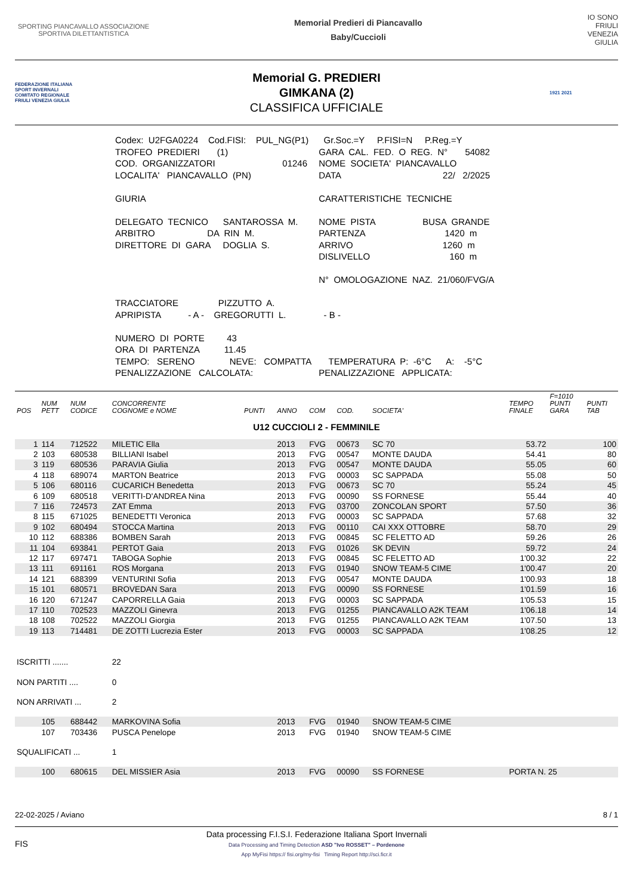SPORTING PIANCAVALLO ASSOCIAZIONE SPORTIVA DILETTANTISTICA
Memorial Predieri di Piancavallo
Baby/Cuccioli
IO SONO
FRIULI
VENEZIA
GIULIA
FEDERAZIONE ITALIANA SPORT INVERNALI
COMITATO REGIONALE FRIULI VENEZIA GIULIA
Memorial G. PREDIERI
GIMKANA (2)
CLASSIFICA UFFICIALE
1921 2021
| Codex: U2FGA0224 Cod.FISI: PUL_NG(P1) | Gr.Soc.=Y P.FISI=N P.Reg.=Y |
| TROFEO PREDIERI (1) | GARA CAL. FED. O REG. N° 54082 |
| COD. ORGANIZZATORI 01246 | NOME SOCIETA' PIANCAVALLO |
| LOCALITA' PIANCAVALLO (PN) | DATA 22/ 2/2025 |
| GIURIA | CARATTERISTICHE TECNICHE |
| DELEGATO TECNICO SANTAROSSA M. ARBITRO DA RIN M. DIRETTORE DI GARA DOGLIA S. | NOME PISTA BUSA GRANDE PARTENZA 1420 m ARRIVO 1260 m DISLIVELLO 160 m N° OMOLOGAZIONE NAZ. 21/060/FVG/A |
| TRACCIATORE PIZZUTTO A. APRIPISTA - A - GREGORUTTI L. | - B - |
| NUMERO DI PORTE 43 ORA DI PARTENZA 11.45 TEMPO: SERENO NEVE: COMPATTA PENALIZZAZIONE CALCOLATA: | TEMPERATURA P: -6°C A: -5°C PENALIZZAZIONE APPLICATA: |
| POS | NUM PETT | NUM CODICE | CONCORRENTE COGNOME e NOME | PUNTI | ANNO | COM | COD. | SOCIETA' | TEMPO FINALE | F=1010 PUNTI GARA | PUNTI TAB |
| --- | --- | --- | --- | --- | --- | --- | --- | --- | --- | --- | --- |
| U12 CUCCIOLI 2 - FEMMINILE | | | | | | | | | | | |
| 1 | 114 | 712522 | MILETIC Ella | | 2013 | FVG | 00673 | SC 70 | 53.72 | | 100 |
| 2 | 103 | 680538 | BILLIANI Isabel | | 2013 | FVG | 00547 | MONTE DAUDA | 54.41 | | 80 |
| 3 | 119 | 680536 | PARAVIA Giulia | | 2013 | FVG | 00547 | MONTE DAUDA | 55.05 | | 60 |
| 4 | 118 | 689074 | MARTON Beatrice | | 2013 | FVG | 00003 | SC SAPPADA | 55.08 | | 50 |
| 5 | 106 | 680116 | CUCARICH Benedetta | | 2013 | FVG | 00673 | SC 70 | 55.24 | | 45 |
| 6 | 109 | 680518 | VERITTI-D'ANDREA Nina | | 2013 | FVG | 00090 | SS FORNESE | 55.44 | | 40 |
| 7 | 116 | 724573 | ZAT Emma | | 2013 | FVG | 03700 | ZONCOLAN SPORT | 57.50 | | 36 |
| 8 | 115 | 671025 | BENEDETTI Veronica | | 2013 | FVG | 00003 | SC SAPPADA | 57.68 | | 32 |
| 9 | 102 | 680494 | STOCCA Martina | | 2013 | FVG | 00110 | CAI XXX OTTOBRE | 58.70 | | 29 |
| 10 | 112 | 688386 | BOMBEN Sarah | | 2013 | FVG | 00845 | SC FELETTO AD | 59.26 | | 26 |
| 11 | 104 | 693841 | PERTOT Gaia | | 2013 | FVG | 01026 | SK DEVIN | 59.72 | | 24 |
| 12 | 117 | 697471 | TABOGA Sophie | | 2013 | FVG | 00845 | SC FELETTO AD | 1'00.32 | | 22 |
| 13 | 111 | 691161 | ROS Morgana | | 2013 | FVG | 01940 | SNOW TEAM-5 CIME | 1'00.47 | | 20 |
| 14 | 121 | 688399 | VENTURINI Sofia | | 2013 | FVG | 00547 | MONTE DAUDA | 1'00.93 | | 18 |
| 15 | 101 | 680571 | BROVEDAN Sara | | 2013 | FVG | 00090 | SS FORNESE | 1'01.59 | | 16 |
| 16 | 120 | 671247 | CAPORRELLA Gaia | | 2013 | FVG | 00003 | SC SAPPADA | 1'05.53 | | 15 |
| 17 | 110 | 702523 | MAZZOLI Ginevra | | 2013 | FVG | 01255 | PIANCAVALLO A2K TEAM | 1'06.18 | | 14 |
| 18 | 108 | 702522 | MAZZOLI Giorgia | | 2013 | FVG | 01255 | PIANCAVALLO A2K TEAM | 1'07.50 | | 13 |
| 19 | 113 | 714481 | DE ZOTTI Lucrezia Ester | | 2013 | FVG | 00003 | SC SAPPADA | 1'08.25 | | 12 |
| ISCRITTI ....... | | | 22 | | | | | | | | |
| NON PARTITI .... | | | 0 | | | | | | | | |
| NON ARRIVATI ... | | | 2 | | | | | | | | |
| | 105 | 688442 | MARKOVINA Sofia | | 2013 | FVG | 01940 | SNOW TEAM-5 CIME | | | |
| | 107 | 703436 | PUSCA Penelope | | 2013 | FVG | 01940 | SNOW TEAM-5 CIME | | | |
| SQUALIFICATI ... | | | 1 | | | | | | | | |
| | 100 | 680615 | DEL MISSIER Asia | | 2013 | FVG | 00090 | SS FORNESE | PORTA N. 25 | | |
22-02-2025 / Aviano 8 / 1
FIS
Data processing F.I.S.I. Federazione Italiana Sport Invernali
Data Processing and Timing Detection ASD "Ivo ROSSET" – Pordenone
App MyFisi https:// fisi.org/my-fisi Timing Report http://sci.ficr.it